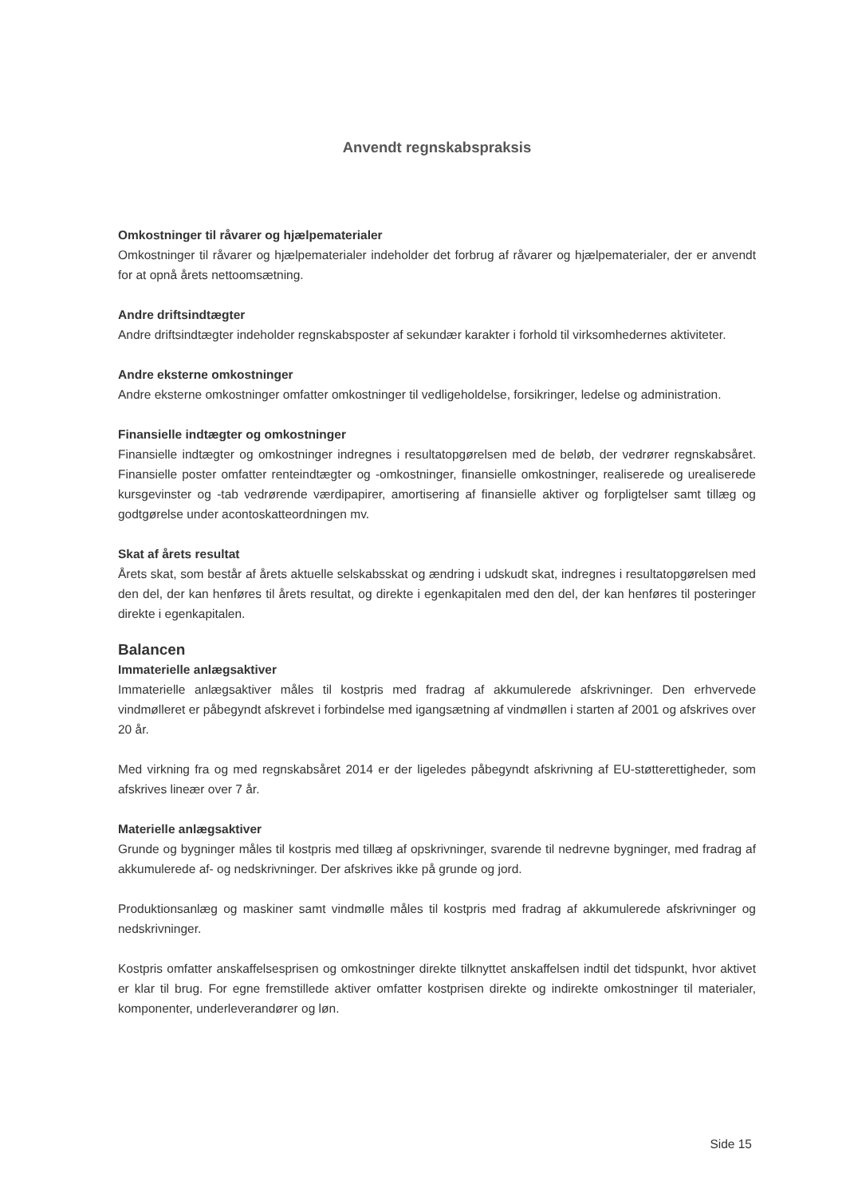Anvendt regnskabspraksis
Omkostninger til råvarer og hjælpematerialer
Omkostninger til råvarer og hjælpematerialer indeholder det forbrug af råvarer og hjælpematerialer, der er anvendt for at opnå årets nettoomsætning.
Andre driftsindtægter
Andre driftsindtægter indeholder regnskabsposter af sekundær karakter i forhold til virksomhedernes aktiviteter.
Andre eksterne omkostninger
Andre eksterne omkostninger omfatter omkostninger til vedligeholdelse, forsikringer, ledelse og administration.
Finansielle indtægter og omkostninger
Finansielle indtægter og omkostninger indregnes i resultatopgørelsen med de beløb, der vedrører regnskabsåret. Finansielle poster omfatter renteindtægter og -omkostninger, finansielle omkostninger, realiserede og urealiserede kursgevinster og -tab vedrørende værdipapirer, amortisering af finansielle aktiver og forpligtelser samt tillæg og godtgørelse under acontoskatteordningen mv.
Skat af årets resultat
Årets skat, som består af årets aktuelle selskabsskat og ændring i udskudt skat, indregnes i resultatopgørelsen med den del, der kan henføres til årets resultat, og direkte i egenkapitalen med den del, der kan henføres til posteringer direkte i egenkapitalen.
Balancen
Immaterielle anlægsaktiver
Immaterielle anlægsaktiver måles til kostpris med fradrag af akkumulerede afskrivninger. Den erhvervede vindmølleret er påbegyndt afskrevet i forbindelse med igangsætning af vindmøllen i starten af 2001 og afskrives over 20 år.
Med virkning fra og med regnskabsåret 2014 er der ligeledes påbegyndt afskrivning af EU-støtterettigheder, som afskrives lineær over 7 år.
Materielle anlægsaktiver
Grunde og bygninger måles til kostpris med tillæg af opskrivninger, svarende til nedrevne bygninger, med fradrag af akkumulerede af- og nedskrivninger. Der afskrives ikke på grunde og jord.
Produktionsanlæg og maskiner samt vindmølle måles til kostpris med fradrag af akkumulerede afskrivninger og nedskrivninger.
Kostpris omfatter anskaffelsesprisen og omkostninger direkte tilknyttet anskaffelsen indtil det tidspunkt, hvor aktivet er klar til brug. For egne fremstillede aktiver omfatter kostprisen direkte og indirekte omkostninger til materialer, komponenter, underleverandører og løn.
Side 15